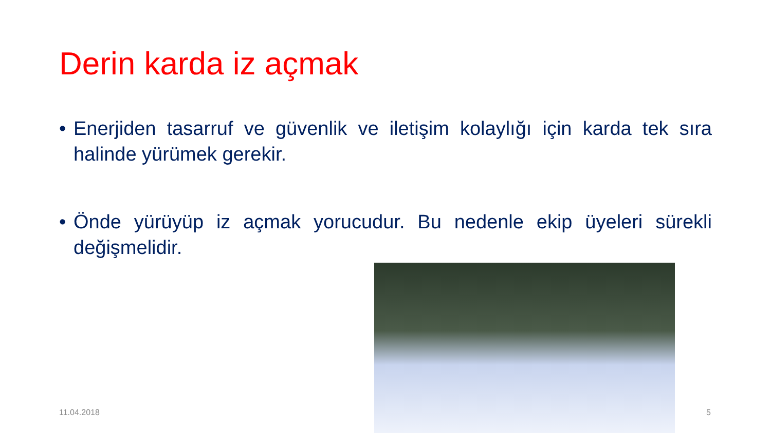Derin karda iz açmak
• Enerjiden tasarruf ve güvenlik ve iletişim kolaylığı için karda tek sıra halinde yürümek gerekir.
• Önde yürüyüp iz açmak yorucudur. Bu nedenle ekip üyeleri sürekli değişmelidir.
11.04.2018 5